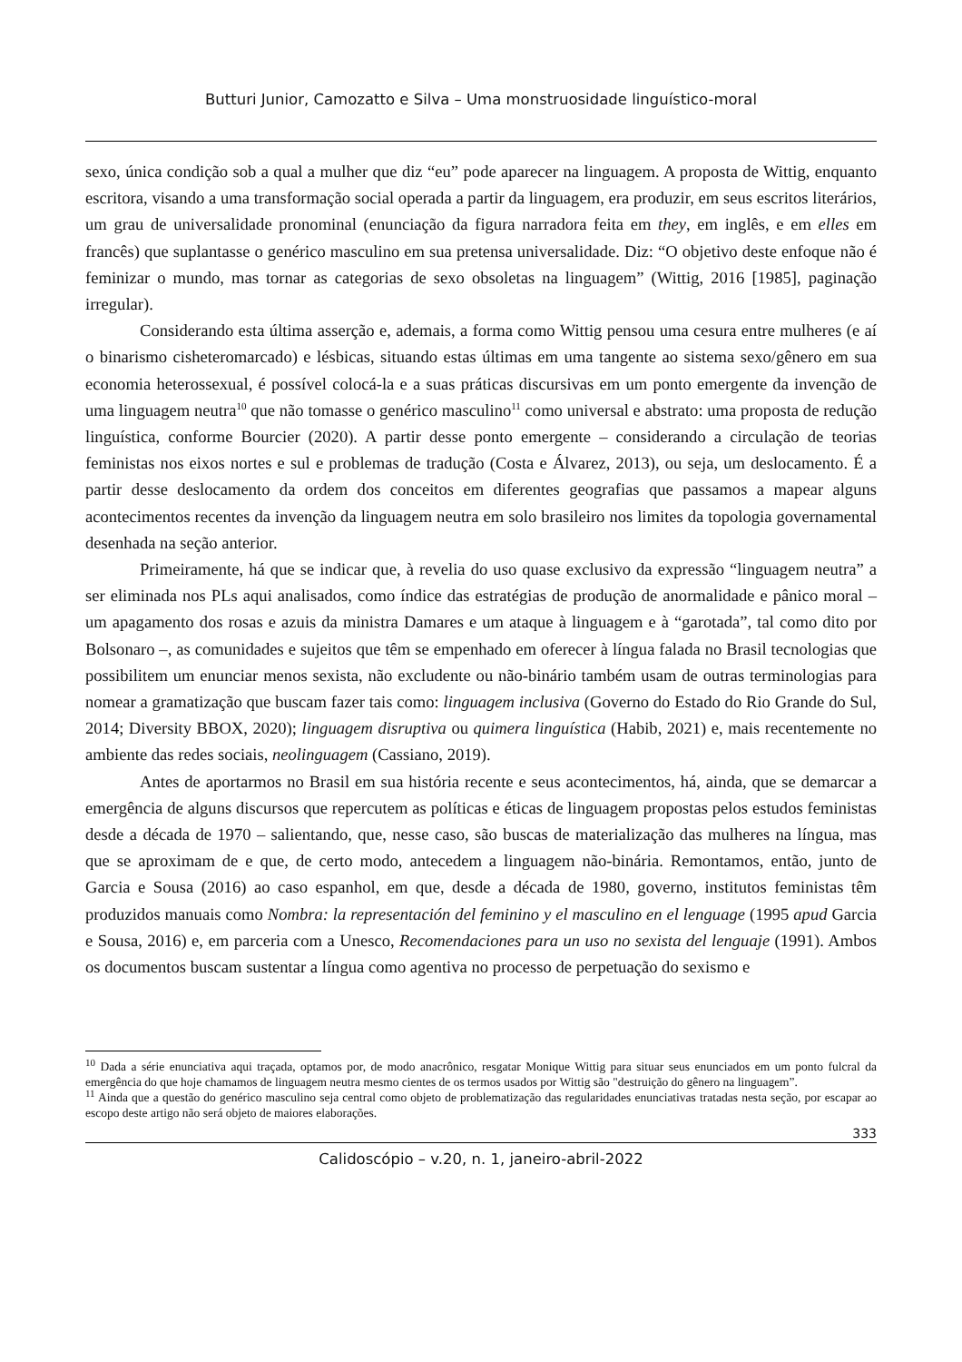Butturi Junior, Camozatto e Silva – Uma monstruosidade linguístico-moral
sexo, única condição sob a qual a mulher que diz “eu” pode aparecer na linguagem. A proposta de Wittig, enquanto escritora, visando a uma transformação social operada a partir da linguagem, era produzir, em seus escritos literários, um grau de universalidade pronominal (enunciação da figura narradora feita em they, em inglês, e em elles em francês) que suplantasse o genérico masculino em sua pretensa universalidade. Diz: “O objetivo deste enfoque não é feminizar o mundo, mas tornar as categorias de sexo obsoletas na linguagem” (Wittig, 2016 [1985], paginação irregular).
Considerando esta última asserção e, ademais, a forma como Wittig pensou uma cesura entre mulheres (e aí o binarismo cisheteromarcado) e lésbicas, situando estas últimas em uma tangente ao sistema sexo/gênero em sua economia heterossexual, é possível colocá-la e a suas práticas discursivas em um ponto emergente da invenção de uma linguagem neutra<sup>10</sup> que não tomasse o genérico masculino<sup>11</sup> como universal e abstrato: uma proposta de redução linguística, conforme Bourcier (2020). A partir desse ponto emergente – considerando a circulação de teorias feministas nos eixos nortes e sul e problemas de tradução (Costa e Álvarez, 2013), ou seja, um deslocamento. É a partir desse deslocamento da ordem dos conceitos em diferentes geografias que passamos a mapear alguns acontecimentos recentes da invenção da linguagem neutra em solo brasileiro nos limites da topologia governamental desenhada na seção anterior.
Primeiramente, há que se indicar que, à revelia do uso quase exclusivo da expressão “linguagem neutra” a ser eliminada nos PLs aqui analisados, como índice das estratégias de produção de anormalidade e pânico moral – um apagamento dos rosas e azuis da ministra Damares e um ataque à linguagem e à “garotada”, tal como dito por Bolsonaro –, as comunidades e sujeitos que têm se empenhado em oferecer à língua falada no Brasil tecnologias que possibilitem um enunciar menos sexista, não excludente ou não-binário também usam de outras terminologias para nomear a gramatização que buscam fazer tais como: linguagem inclusiva (Governo do Estado do Rio Grande do Sul, 2014; Diversity BBOX, 2020); linguagem disruptiva ou quimera linguística (Habib, 2021) e, mais recentemente no ambiente das redes sociais, neolinguagem (Cassiano, 2019).
Antes de aportarmos no Brasil em sua história recente e seus acontecimentos, há, ainda, que se demarcar a emergência de alguns discursos que repercutem as políticas e éticas de linguagem propostas pelos estudos feministas desde a década de 1970 – salientando, que, nesse caso, são buscas de materialização das mulheres na língua, mas que se aproximam de e que, de certo modo, antecedem a linguagem não-binária. Remontamos, então, junto de Garcia e Sousa (2016) ao caso espanhol, em que, desde a década de 1980, governo, institutos feministas têm produzidos manuais como Nombra: la representación del feminino y el masculino en el lenguage (1995 apud Garcia e Sousa, 2016) e, em parceria com a Unesco, Recomendaciones para un uso no sexista del lenguaje (1991). Ambos os documentos buscam sustentar a língua como agentiva no processo de perpetuação do sexismo e
<sup>10</sup> Dada a série enunciativa aqui traçada, optamos por, de modo anacrônico, resgatar Monique Wittig para situar seus enunciados em um ponto fulcral da emergência do que hoje chamamos de linguagem neutra mesmo cientes de os termos usados por Wittig são "destruição do gênero na linguagem”.
<sup>11</sup> Ainda que a questão do genérico masculino seja central como objeto de problematização das regularidades enunciativas tratadas nesta seção, por escapar ao escopo deste artigo não será objeto de maiores elaborações.
333
Calidoscópio – v.20, n. 1, janeiro-abril-2022